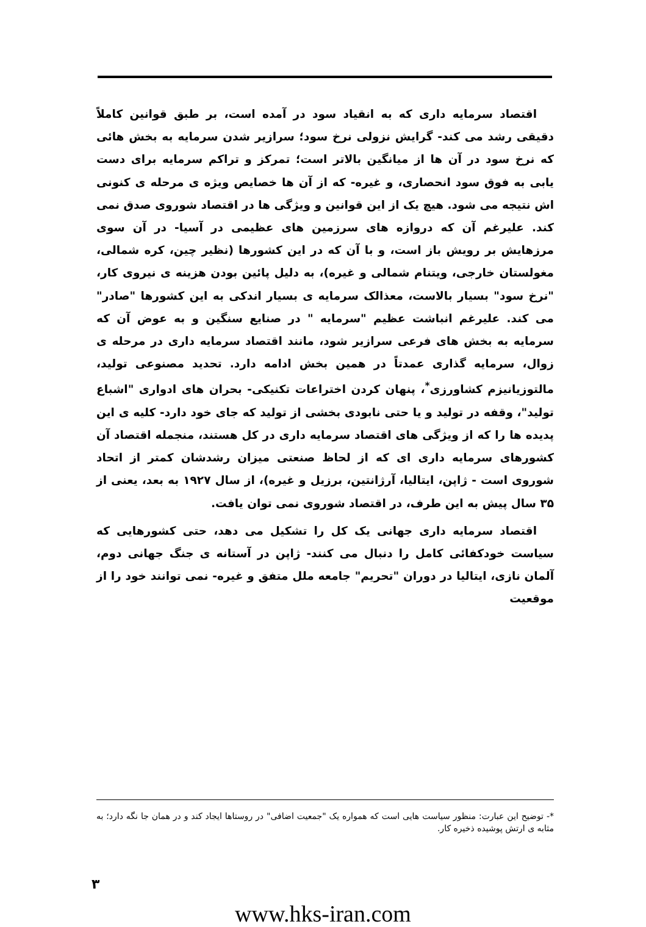اقتصاد سرمایه داری که به انقیاد سود در آمده است، بر طبق قوانین کاملاً دقیقی رشد می کند- گرایش نزولی نرخ سود؛ سرازیر شدن سرمایه به بخش هائی که نرخ سود در آن ها از میانگین بالاتر است؛ تمرکز و تراکم سرمایه برای دست یابی به فوق سود انحصاری، و غیره- که از آن ها خصایص ویژه ی مرحله ی کنونی اش نتیجه می شود. هیچ یک از این قوانین و ویژگی ها در اقتصاد شوروی صدق نمی کند. علیرغم آن که دروازه های سرزمین های عظیمی در آسیا- در آن سوی مرزهایش بر رویش باز است، و با آن که در این کشورها (نظیر چین، کره شمالی، مغولستان خارجی، ویتنام شمالی و غیره)، به دلیل پائین بودن هزینه ی نیروی کار، "نرخ سود" بسیار بالاست، معذالک سرمایه ی بسیار اندکی به این کشورها "صادر" می کند. علیرغم انباشت عظیم "سرمایه " در صنایع سنگین و به عوض آن که سرمایه به بخش های فرعی سرازیر شود، مانند اقتصاد سرمایه داری در مرحله ی زوال، سرمایه گذاری عمدتاً در همین بخش ادامه دارد. تحدید مصنوعی تولید، مالتوزیانیزم کشاورزی<sup>*</sup>، پنهان کردن اختراعات تکنیکی- بحران های ادواری "اشباع تولید"، وقفه در تولید و یا حتی نابودی بخشی از تولید که جای خود دارد- کلیه ی این پدیده ها را که از ویژگی های اقتصاد سرمایه داری در کل هستند، منجمله اقتصاد آن کشورهای سرمایه داری ای که از لحاظ صنعتی میزان رشدشان کمتر از اتحاد شوروی است - ژاپن، ایتالیا، آرژانتین، برزیل و غیره)، از سال ۱۹۲۷ به بعد، یعنی از ۳۵ سال پیش به این طرف، در اقتصاد شوروی نمی توان یافت.
اقتصاد سرمایه داری جهانی یک کل را تشکیل می دهد، حتی کشورهایی که سیاست خودکفائی کامل را دنبال می کنند- ژاپن در آستانه ی جنگ جهانی دوم، آلمان نازی، ایتالیا در دوران "تحریم" جامعه ملل متفق و غیره- نمی توانند خود را از موقعیت
*- توضیح این عبارت: منظور سیاست هایی است که همواره یک "جمعیت اضافی" در روستاها ایجاد کند و در همان جا نگه دارد؛ به مثابه ی ارتش پوشیده ذخیره کار.
۳
www.hks-iran.com